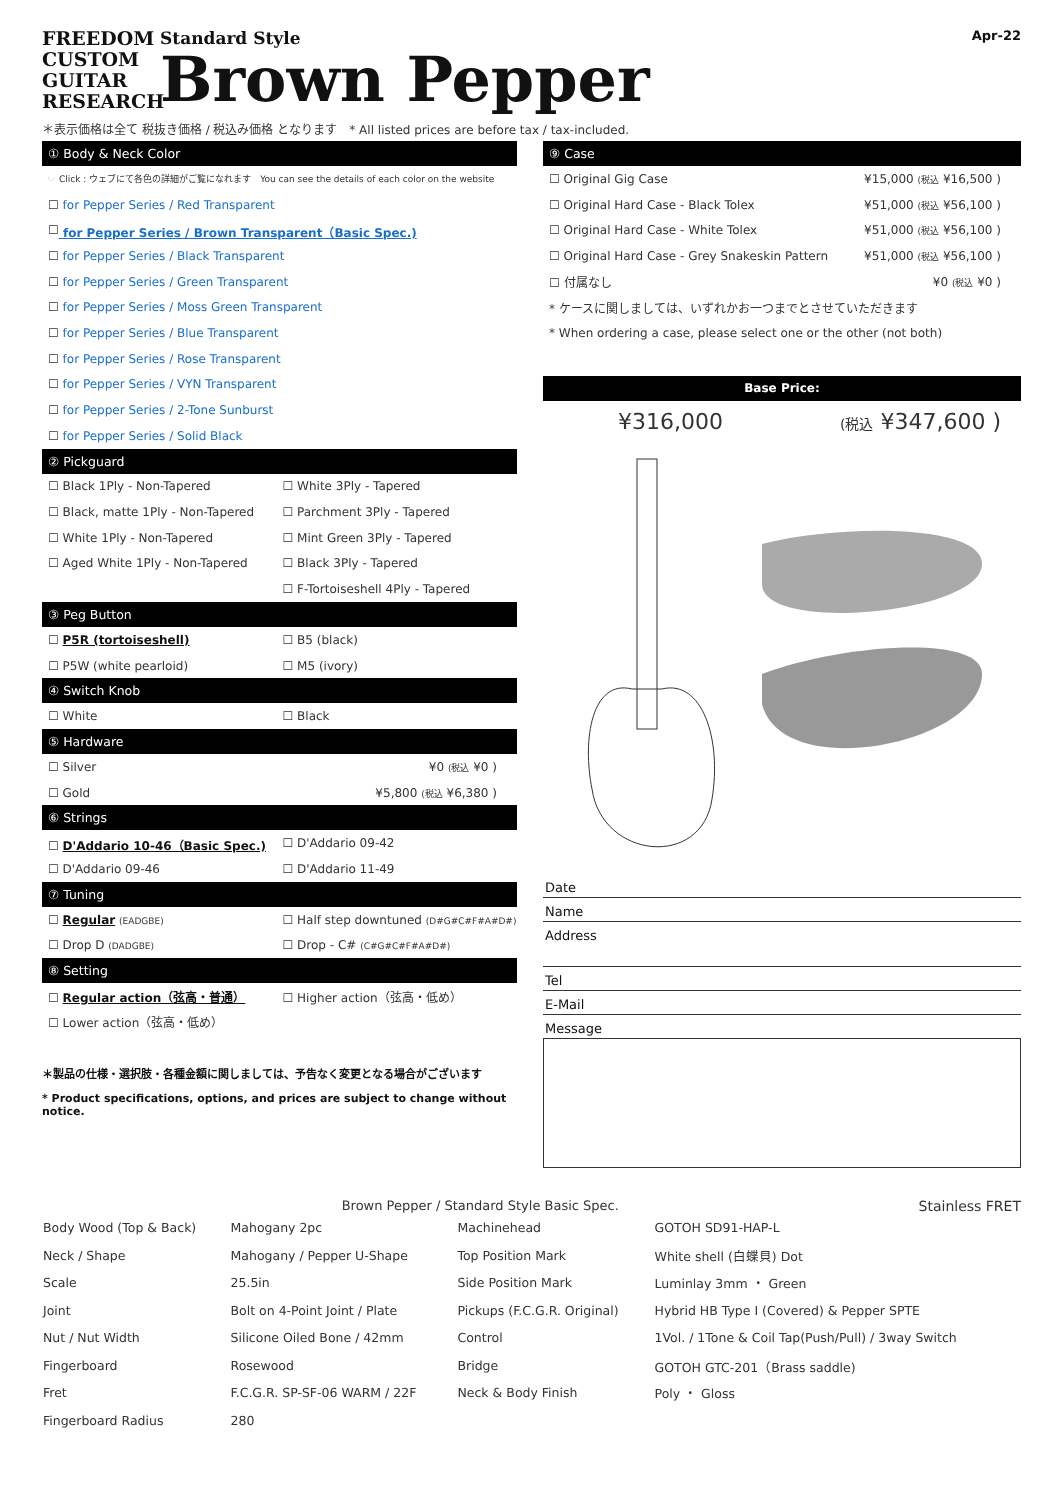FREEDOM
CUSTOM
GUITAR
RESEARCH
Standard Style
Brown Pepper
Apr-22
＊表示価格は全て 税抜き価格 / 税込み価格 となります　* All listed prices are before tax / tax-included.
① Body & Neck Color
☞ Click : ウェブにて各色の詳細がご覧になれます　You can see the details of each color on the website
☐ for Pepper Series / Red Transparent
☐ for Pepper Series / Brown Transparent（Basic Spec.)
☐ for Pepper Series / Black Transparent
☐ for Pepper Series / Green Transparent
☐ for Pepper Series / Moss Green Transparent
☐ for Pepper Series / Blue Transparent
☐ for Pepper Series / Rose Transparent
☐ for Pepper Series / VYN Transparent
☐ for Pepper Series / 2-Tone Sunburst
☐ for Pepper Series / Solid Black
② Pickguard
☐ Black 1Ply - Non-Tapered ☐ White 3Ply - Tapered
☐ Black, matte 1Ply - Non-Tapered ☐ Parchment 3Ply - Tapered
☐ White 1Ply - Non-Tapered ☐ Mint Green 3Ply - Tapered
☐ Aged White 1Ply - Non-Tapered ☐ Black 3Ply - Tapered
☐ F-Tortoiseshell 4Ply - Tapered
③ Peg Button
☐ P5R (tortoiseshell) ☐ B5 (black)
☐ P5W (white pearloid) ☐ M5 (ivory)
④ Switch Knob
☐ White ☐ Black
⑤ Hardware
☐ Silver ¥0 (税込 ¥0 )
☐ Gold ¥5,800 (税込 ¥6,380 )
⑥ Strings
☐ D'Addario 10-46（Basic Spec.) ☐ D'Addario 09-42
☐ D'Addario 09-46 ☐ D'Addario 11-49
⑦ Tuning
☐ Regular (EADGBE) ☐ Half step downtuned (D#G#C#F#A#D#)
☐ Drop D (DADGBE) ☐ Drop - C# (C#G#C#F#A#D#)
⑧ Setting
☐ Regular action（弦高・普通） ☐ Higher action（弦高・低め）
☐ Lower action（弦高・低め）
＊製品の仕様・選択肢・各種金額に関しましては、予告なく変更となる場合がございます
* Product specifications, options, and prices are subject to change without notice.
⑨ Case
☐ Original Gig Case ¥15,000 (税込 ¥16,500 )
☐ Original Hard Case - Black Tolex ¥51,000 (税込 ¥56,100 )
☐ Original Hard Case - White Tolex ¥51,000 (税込 ¥56,100 )
☐ Original Hard Case - Grey Snakeskin Pattern ¥51,000 (税込 ¥56,100 )
☐ 付属なし ¥0 (税込 ¥0 )
* ケースに関しましては、いずれかお一つまでとさせていただきます
* When ordering a case, please select one or the other (not both)
Base Price:
¥316,000 (税込 ¥347,600 )
Date
Name
Address
Tel
E-Mail
Message
Brown Pepper / Standard Style Basic Spec. Stainless FRET
| Body Wood (Top & Back) | Mahogany 2pc | Machinehead | GOTOH SD91-HAP-L |
| Neck / Shape | Mahogany / Pepper U-Shape | Top Position Mark | White shell (白蝶貝) Dot |
| Scale | 25.5in | Side Position Mark | Luminlay 3mm ・ Green |
| Joint | Bolt on 4-Point Joint / Plate | Pickups (F.C.G.R. Original) | Hybrid HB Type I (Covered) & Pepper SPTE |
| Nut / Nut Width | Silicone Oiled Bone / 42mm | Control | 1Vol. / 1Tone & Coil Tap(Push/Pull) / 3way Switch |
| Fingerboard | Rosewood | Bridge | GOTOH GTC-201（Brass saddle) |
| Fret | F.C.G.R. SP-SF-06 WARM / 22F | Neck & Body Finish | Poly ・ Gloss |
| Fingerboard Radius | 280 | | |